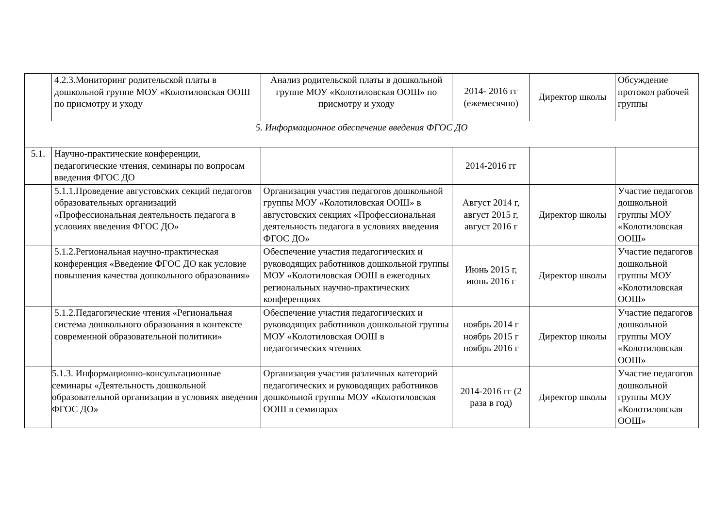| | 4.2.3.Мониторинг родительской платы в дошкольной группе МОУ «Колотиловская ООШ по присмотру и уходу | Анализ родительской платы в дошкольной группе МОУ «Колотиловская ООШ» по присмотру и уходу | 2014- 2016 гг (ежемесячно) | Директор школы | Обсуждение протокол рабочей группы |
| 5. Информационное обеспечение введения ФГОС ДО | | | | | |
| 5.1. | Научно-практические конференции, педагогические чтения, семинары по вопросам введения ФГОС ДО | | 2014-2016 гг | | |
| | 5.1.1.Проведение августовских секций педагогов образовательных организаций «Профессиональная деятельность педагога в условиях введения ФГОС ДО» | Организация участия педагогов дошкольной группы МОУ «Колотиловская ООШ» в августовских секциях «Профессиональная деятельность педагога в условиях введения ФГОС ДО» | Август 2014 г, август 2015 г, август 2016 г | Директор школы | Участие педагогов дошкольной группы МОУ «Колотиловская ООШ» |
| | 5.1.2.Региональная научно-практическая конференция «Введение ФГОС ДО как условие повышения качества дошкольного образования» | Обеспечение участия педагогических и руководящих работников дошкольной группы МОУ «Колотиловская ООШ в ежегодных региональных научно-практических конференциях | Июнь 2015 г, июнь 2016 г | Директор школы | Участие педагогов дошкольной группы МОУ «Колотиловская ООШ» |
| | 5.1.2.Педагогические чтения «Региональная система дошкольного образования в контексте современной образовательной политики» | Обеспечение участия педагогических и руководящих работников дошкольной группы МОУ «Колотиловская ООШ в педагогических чтениях | ноябрь 2014 г ноябрь 2015 г ноябрь 2016 г | Директор школы | Участие педагогов дошкольной группы МОУ «Колотиловская ООШ» |
| | 5.1.3. Информационно-консультационные семинары «Деятельность дошкольной образовательной организации в условиях введения ФГОС ДО» | Организация участия различных категорий педагогических и руководящих работников дошкольной группы МОУ «Колотиловская ООШ в семинарах | 2014-2016 гг (2 раза в год) | Директор школы | Участие педагогов дошкольной группы МОУ «Колотиловская ООШ» |